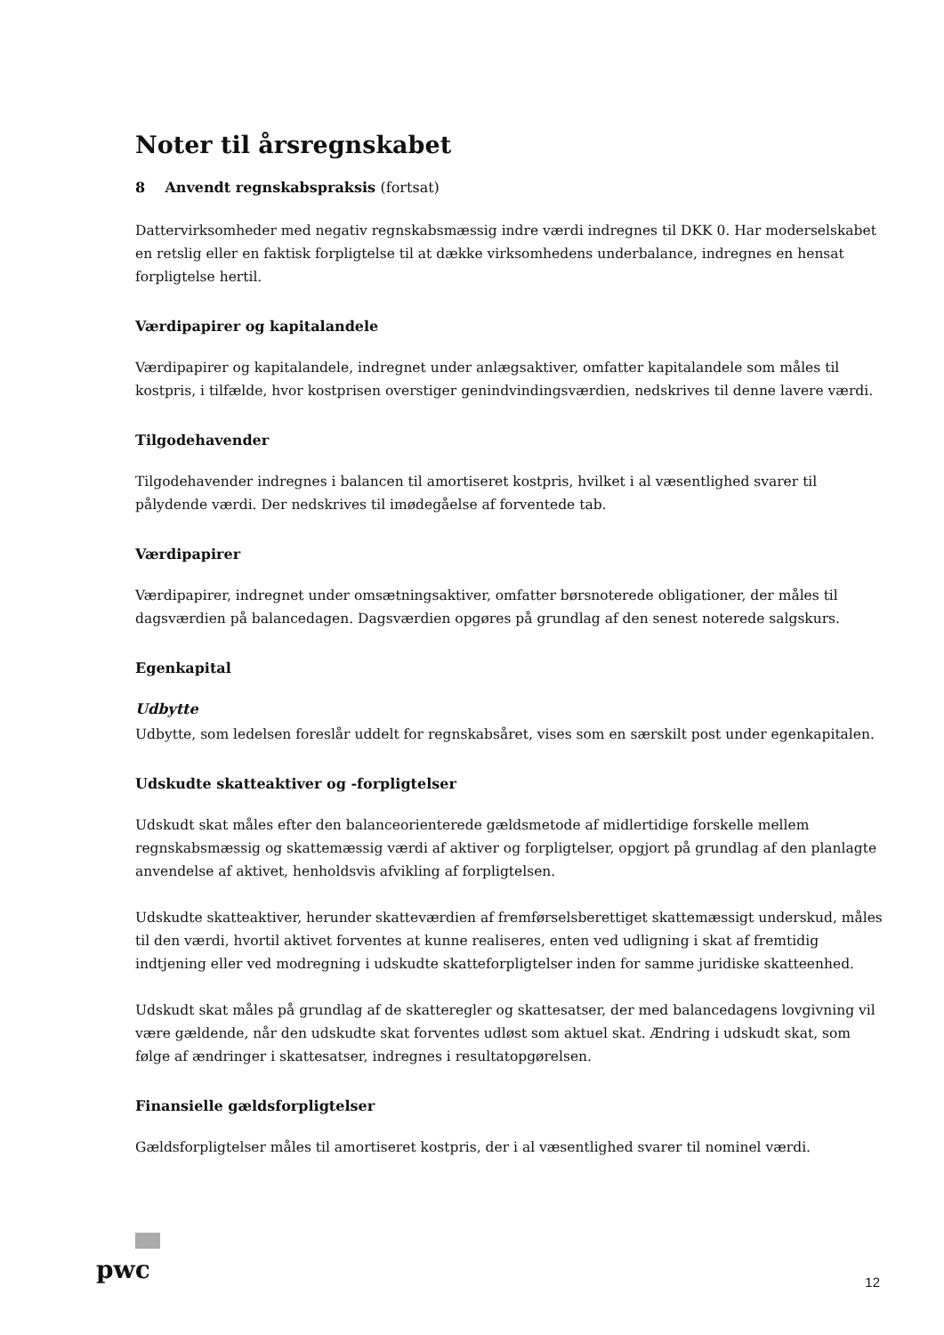Noter til årsregnskabet
8 Anvendt regnskabspraksis (fortsat)
Dattervirksomheder med negativ regnskabsmæssig indre værdi indregnes til DKK 0. Har moderselskabet en retslig eller en faktisk forpligtelse til at dække virksomhedens underbalance, indregnes en hensat forpligtelse hertil.
Værdipapirer og kapitalandele
Værdipapirer og kapitalandele, indregnet under anlægsaktiver, omfatter kapitalandele som måles til kostpris, i tilfælde, hvor kostprisen overstiger genindvindingsværdien, nedskrives til denne lavere værdi.
Tilgodehavender
Tilgodehavender indregnes i balancen til amortiseret kostpris, hvilket i al væsentlighed svarer til pålydende værdi. Der nedskrives til imødegåelse af forventede tab.
Værdipapirer
Værdipapirer, indregnet under omsætningsaktiver, omfatter børsnoterede obligationer, der måles til dagsværdien på balancedagen. Dagsværdien opgøres på grundlag af den senest noterede salgskurs.
Egenkapital
Udbytte
Udbytte, som ledelsen foreslår uddelt for regnskabsåret, vises som en særskilt post under egenkapitalen.
Udskudte skatteaktiver og -forpligtelser
Udskudt skat måles efter den balanceorienterede gældsmetode af midlertidige forskelle mellem regnskabsmæssig og skattemæssig værdi af aktiver og forpligtelser, opgjort på grundlag af den planlagte anvendelse af aktivet, henholdsvis afvikling af forpligtelsen.
Udskudte skatteaktiver, herunder skatteværdien af fremførselsberettiget skattemæssigt underskud, måles til den værdi, hvortil aktivet forventes at kunne realiseres, enten ved udligning i skat af fremtidig indtjening eller ved modregning i udskudte skatteforpligtelser inden for samme juridiske skatteenhed.
Udskudt skat måles på grundlag af de skatteregler og skattesatser, der med balancedagens lovgivning vil være gældende, når den udskudte skat forventes udløst som aktuel skat. Ændring i udskudt skat, som følge af ændringer i skattesatser, indregnes i resultatopgørelsen.
Finansielle gældsforpligtelser
Gældsforpligtelser måles til amortiseret kostpris, der i al væsentlighed svarer til nominel værdi.
pwc 12